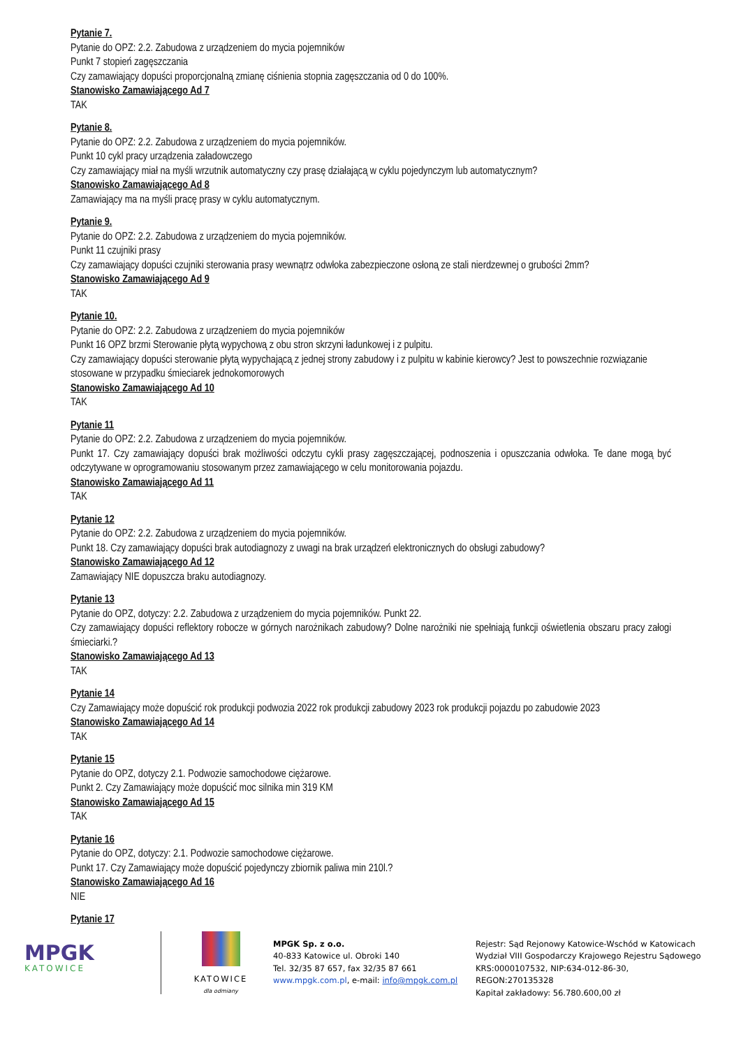Pytanie 7.
Pytanie do OPZ: 2.2. Zabudowa z urządzeniem do mycia pojemników
Punkt 7 stopień zagęszczania
Czy zamawiający dopuści proporcjonalną zmianę ciśnienia stopnia zagęszczania od 0 do 100%.
Stanowisko Zamawiającego Ad 7
TAK
Pytanie 8.
Pytanie do OPZ: 2.2. Zabudowa z urządzeniem do mycia pojemników.
Punkt 10 cykl pracy urządzenia załadowczego
Czy zamawiający miał na myśli wrzutnik automatyczny czy prasę działającą w cyklu pojedynczym lub automatycznym?
Stanowisko Zamawiającego Ad 8
Zamawiający ma na myśli pracę prasy w cyklu automatycznym.
Pytanie 9.
Pytanie do OPZ: 2.2. Zabudowa z urządzeniem do mycia pojemników.
Punkt 11 czujniki prasy
Czy zamawiający dopuści czujniki sterowania prasy wewnątrz odwłoka zabezpieczone osłoną ze stali nierdzewnej o grubości 2mm?
Stanowisko Zamawiającego Ad 9
TAK
Pytanie 10.
Pytanie do OPZ: 2.2. Zabudowa z urządzeniem do mycia pojemników
Punkt 16 OPZ brzmi Sterowanie płytą wypychową z obu stron skrzyni ładunkowej i z pulpitu.
Czy zamawiający dopuści sterowanie płytą wypychającą z jednej strony zabudowy i z pulpitu w kabinie kierowcy? Jest to powszechnie rozwiązanie stosowane w przypadku śmieciarek jednokomorowych
Stanowisko Zamawiającego Ad 10
TAK
Pytanie 11
Pytanie do OPZ: 2.2. Zabudowa z urządzeniem do mycia pojemników.
Punkt 17. Czy zamawiający dopuści brak możliwości odczytu cykli prasy zagęszczającej, podnoszenia i opuszczania odwłoka. Te dane mogą być odczytywane w oprogramowaniu stosowanym przez zamawiającego w celu monitorowania pojazdu.
Stanowisko Zamawiającego Ad 11
TAK
Pytanie 12
Pytanie do OPZ: 2.2. Zabudowa z urządzeniem do mycia pojemników.
Punkt 18. Czy zamawiający dopuści brak autodiagnozy z uwagi na brak urządzeń elektronicznych do obsługi zabudowy?
Stanowisko Zamawiającego Ad 12
Zamawiający NIE dopuszcza braku autodiagnozy.
Pytanie 13
Pytanie do OPZ, dotyczy: 2.2. Zabudowa z urządzeniem do mycia pojemników. Punkt 22.
Czy zamawiający dopuści reflektory robocze w górnych narożnikach zabudowy? Dolne narożniki nie spełniają funkcji oświetlenia obszaru pracy załogi śmieciarki.?
Stanowisko Zamawiającego Ad 13
TAK
Pytanie 14
Czy Zamawiający może dopuścić rok produkcji podwozia 2022 rok produkcji zabudowy 2023 rok produkcji pojazdu po zabudowie 2023
Stanowisko Zamawiającego Ad 14
TAK
Pytanie 15
Pytanie do OPZ, dotyczy 2.1. Podwozie samochodowe ciężarowe.
Punkt 2. Czy Zamawiający może dopuścić moc silnika min 319 KM
Stanowisko Zamawiającego Ad 15
TAK
Pytanie 16
Pytanie do OPZ, dotyczy: 2.1. Podwozie samochodowe ciężarowe.
Punkt 17. Czy Zamawiający może dopuścić pojedynczy zbiornik paliwa min 210l.?
Stanowisko Zamawiającego Ad 16
NIE
Pytanie 17
MPGK
KATOWICE
KATOWICE
dla odmiany
MPGK Sp. z o.o.
40-833 Katowice ul. Obroki 140
Tel. 32/35 87 657, fax 32/35 87 661
www.mpgk.com.pl, e-mail: info@mpgk.com.pl
Rejestr: Sąd Rejonowy Katowice-Wschód w Katowicach
Wydział VIII Gospodarczy Krajowego Rejestru Sądowego
KRS:0000107532, NIP:634-012-86-30,
REGON:270135328
Kapitał zakładowy: 56.780.600,00 zł